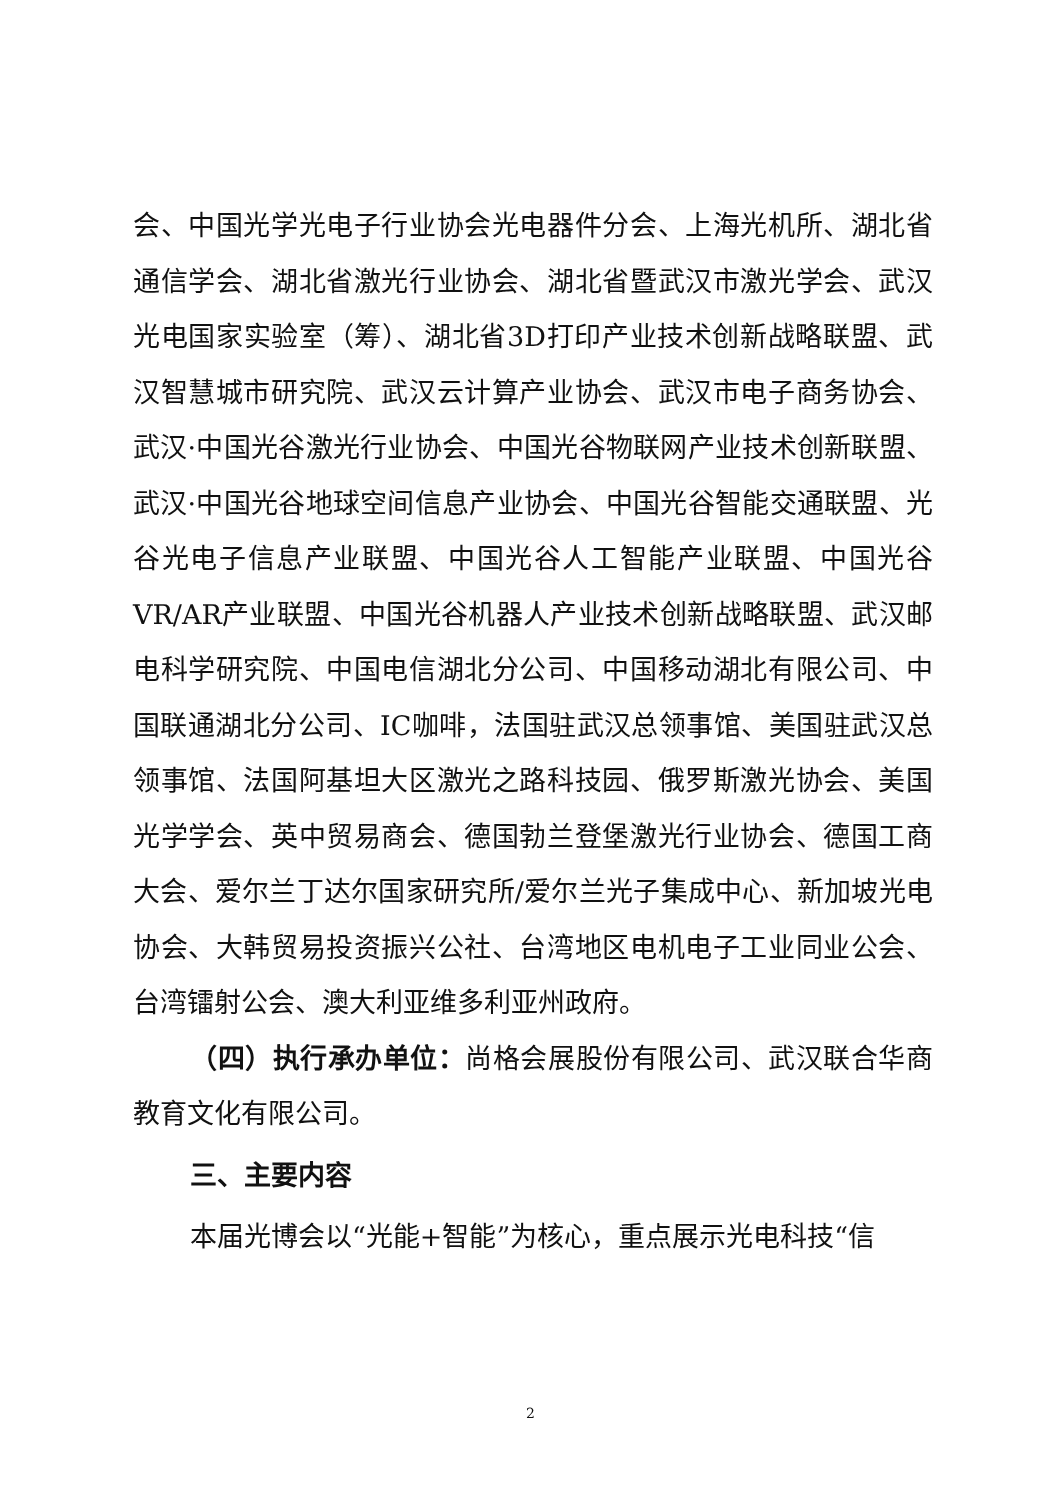会、中国光学光电子行业协会光电器件分会、上海光机所、湖北省通信学会、湖北省激光行业协会、湖北省暨武汉市激光学会、武汉光电国家实验室（筹）、湖北省3D打印产业技术创新战略联盟、武汉智慧城市研究院、武汉云计算产业协会、武汉市电子商务协会、武汉·中国光谷激光行业协会、中国光谷物联网产业技术创新联盟、武汉·中国光谷地球空间信息产业协会、中国光谷智能交通联盟、光谷光电子信息产业联盟、中国光谷人工智能产业联盟、中国光谷VR/AR产业联盟、中国光谷机器人产业技术创新战略联盟、武汉邮电科学研究院、中国电信湖北分公司、中国移动湖北有限公司、中国联通湖北分公司、IC咖啡，法国驻武汉总领事馆、美国驻武汉总领事馆、法国阿基坦大区激光之路科技园、俄罗斯激光协会、美国光学学会、英中贸易商会、德国勃兰登堡激光行业协会、德国工商大会、爱尔兰丁达尔国家研究所/爱尔兰光子集成中心、新加坡光电协会、大韩贸易投资振兴公社、台湾地区电机电子工业同业公会、台湾镭射公会、澳大利亚维多利亚州政府。
（四）执行承办单位：尚格会展股份有限公司、武汉联合华商教育文化有限公司。
三、主要内容
本届光博会以“光能+智能”为核心，重点展示光电科技“信
2